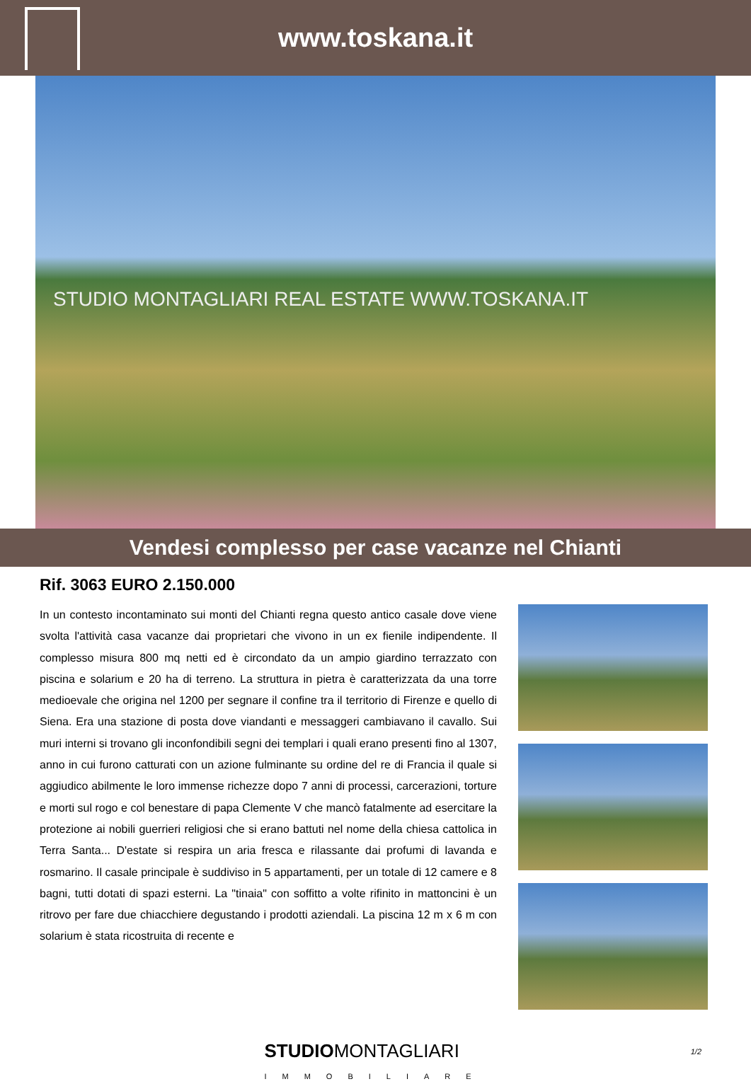www.toskana.it
STUDIO MONTAGLIARI REAL ESTATE WWW.TOSKANA.IT
Vendesi complesso per case vacanze nel Chianti
Rif. 3063 EURO 2.150.000
In un contesto incontaminato sui monti del Chianti regna questo antico casale dove viene svolta l'attività casa vacanze dai proprietari che vivono in un ex fienile indipendente. Il complesso misura 800 mq netti ed è circondato da un ampio giardino terrazzato con piscina e solarium e 20 ha di terreno. La struttura in pietra è caratterizzata da una torre medioevale che origina nel 1200 per segnare il confine tra il territorio di Firenze e quello di Siena. Era una stazione di posta dove viandanti e messaggeri cambiavano il cavallo. Sui muri interni si trovano gli inconfondibili segni dei templari i quali erano presenti fino al 1307, anno in cui furono catturati con un azione fulminante su ordine del re di Francia il quale si aggiudico abilmente le loro immense richezze dopo 7 anni di processi, carcerazioni, torture e morti sul rogo e col benestare di papa Clemente V che mancò fatalmente ad esercitare la protezione ai nobili guerrieri religiosi che si erano battuti nel nome della chiesa cattolica in Terra Santa... D'estate si respira un aria fresca e rilassante dai profumi di lavanda e rosmarino. Il casale principale è suddiviso in 5 appartamenti, per un totale di 12 camere e 8 bagni, tutti dotati di spazi esterni. La "tinaia" con soffitto a volte rifinito in mattoncini è un ritrovo per fare due chiacchiere degustando i prodotti aziendali. La piscina 12 m x 6 m con solarium è stata ricostruita di recente e
STUDIOMONTAGLIARI
IMMOBILIARE
1/2